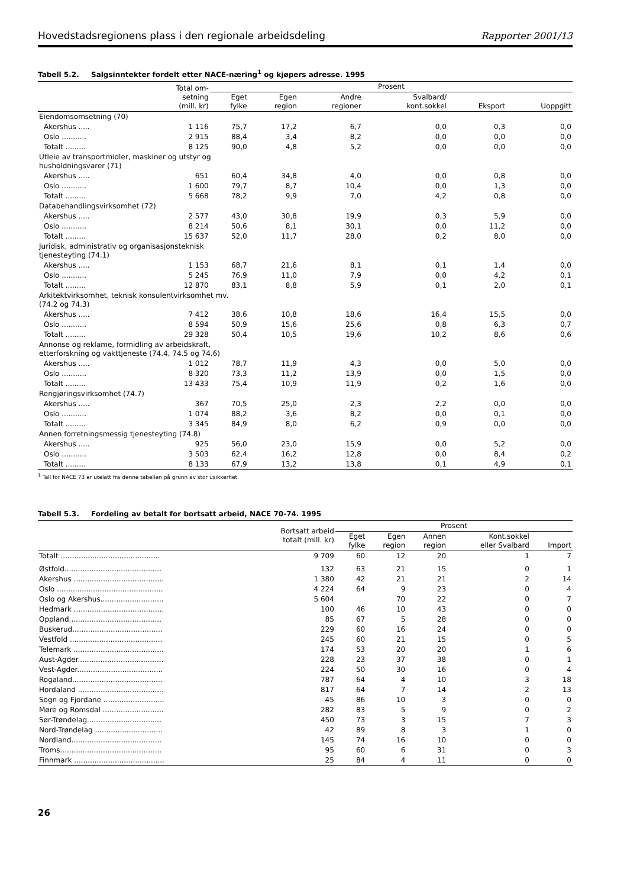Hovedstadsregionens plass i den regionale arbeidsdeling
Rapporter 2001/13
Tabell 5.2. Salgsinntekter fordelt etter NACE-næring<sup>1</sup> og kjøpers adresse. 1995
| | | Total om- setning (mill. kr) | Prosent | | | | | |
| --- | --- | --- | --- | --- | --- | --- | --- | --- |
| | | | Eget fylke | Egen region | Andre regioner | Svalbard/ kont.sokkel | Eksport | Uoppgitt |
| Eiendomsomsetning (70) | | | | | | | | |
| | Akershus ..... | 1 116 | 75,7 | 17,2 | 6,7 | 0,0 | 0,3 | 0,0 |
| | Oslo ........... | 2 915 | 88,4 | 3,4 | 8,2 | 0,0 | 0,0 | 0,0 |
| | Totalt ......... | 8 125 | 90,0 | 4,8 | 5,2 | 0,0 | 0,0 | 0,0 |
| Utleie av transportmidler, maskiner og utstyr og husholdningsvarer (71) | | | | | | | | |
| | Akershus ..... | 651 | 60,4 | 34,8 | 4,0 | 0,0 | 0,8 | 0,0 |
| | Oslo ........... | 1 600 | 79,7 | 8,7 | 10,4 | 0,0 | 1,3 | 0,0 |
| | Totalt ......... | 5 668 | 78,2 | 9,9 | 7,0 | 4,2 | 0,8 | 0,0 |
| Databehandlingsvirksomhet (72) | | | | | | | | |
| | Akershus ..... | 2 577 | 43,0 | 30,8 | 19,9 | 0,3 | 5,9 | 0,0 |
| | Oslo ........... | 8 214 | 50,6 | 8,1 | 30,1 | 0,0 | 11,2 | 0,0 |
| | Totalt ......... | 15 637 | 52,0 | 11,7 | 28,0 | 0,2 | 8,0 | 0,0 |
| Juridisk, administrativ og organisasjonsteknisk tjenesteyting (74.1) | | | | | | | | |
| | Akershus ..... | 1 153 | 68,7 | 21,6 | 8,1 | 0,1 | 1,4 | 0,0 |
| | Oslo ........... | 5 245 | 76,9 | 11,0 | 7,9 | 0,0 | 4,2 | 0,1 |
| | Totalt ......... | 12 870 | 83,1 | 8,8 | 5,9 | 0,1 | 2,0 | 0,1 |
| Arkitektvirksomhet, teknisk konsulentvirksomhet mv. (74.2 og 74.3) | | | | | | | | |
| | Akershus ..... | 7 412 | 38,6 | 10,8 | 18,6 | 16,4 | 15,5 | 0,0 |
| | Oslo ........... | 8 594 | 50,9 | 15,6 | 25,6 | 0,8 | 6,3 | 0,7 |
| | Totalt ......... | 29 328 | 50,4 | 10,5 | 19,6 | 10,2 | 8,6 | 0,6 |
| Annonse og reklame, formidling av arbeidskraft, etterforskning og vakttjeneste (74.4, 74.5 og 74.6) | | | | | | | | |
| | Akershus ..... | 1 012 | 78,7 | 11,9 | 4,3 | 0,0 | 5,0 | 0,0 |
| | Oslo ........... | 8 320 | 73,3 | 11,2 | 13,9 | 0,0 | 1,5 | 0,0 |
| | Totalt ......... | 13 433 | 75,4 | 10,9 | 11,9 | 0,2 | 1,6 | 0,0 |
| Rengjøringsvirksomhet (74.7) | | | | | | | | |
| | Akershus ..... | 367 | 70,5 | 25,0 | 2,3 | 2,2 | 0,0 | 0,0 |
| | Oslo ........... | 1 074 | 88,2 | 3,6 | 8,2 | 0,0 | 0,1 | 0,0 |
| | Totalt ......... | 3 345 | 84,9 | 8,0 | 6,2 | 0,9 | 0,0 | 0,0 |
| Annen forretningsmessig tjenesteyting (74.8) | | | | | | | | |
| | Akershus ..... | 925 | 56,0 | 23,0 | 15,9 | 0,0 | 5,2 | 0,0 |
| | Oslo ........... | 3 503 | 62,4 | 16,2 | 12,8 | 0,0 | 8,4 | 0,2 |
| | Totalt ......... | 8 133 | 67,9 | 13,2 | 13,8 | 0,1 | 4,9 | 0,1 |
<sup>1</sup> Tall for NACE 73 er utelatt fra denne tabellen på grunn av stor usikkerhet.
Tabell 5.3. Fordeling av betalt for bortsatt arbeid, NACE 70-74. 1995
| | Bortsatt arbeid totalt (mill. kr) | Prosent | | | | |
| --- | --- | --- | --- | --- | --- | --- |
| | | Eget fylke | Egen region | Annen region | Kont.sokkel eller Svalbard | Import |
| Totalt ............................................ | 9 709 | 60 | 12 | 20 | 1 | 7 |
| Østfold........................................... | 132 | 63 | 21 | 15 | 0 | 1 |
| Akershus ........................................ | 1 380 | 42 | 21 | 21 | 2 | 14 |
| Oslo ............................................... | 4 224 | 64 | 9 | 23 | 0 | 4 |
| Oslo og Akershus............................ | 5 604 | | 70 | 22 | 0 | 7 |
| Hedmark ........................................ | 100 | 46 | 10 | 43 | 0 | 0 |
| Oppland......................................... | 85 | 67 | 5 | 28 | 0 | 0 |
| Buskerud........................................ | 229 | 60 | 16 | 24 | 0 | 0 |
| Vestfold ......................................... | 245 | 60 | 21 | 15 | 0 | 5 |
| Telemark ........................................ | 174 | 53 | 20 | 20 | 1 | 6 |
| Aust-Agder...................................... | 228 | 23 | 37 | 38 | 0 | 1 |
| Vest-Agder...................................... | 224 | 50 | 30 | 16 | 0 | 4 |
| Rogaland........................................ | 787 | 64 | 4 | 10 | 3 | 18 |
| Hordaland ...................................... | 817 | 64 | 7 | 14 | 2 | 13 |
| Sogn og Fjordane ........................... | 45 | 86 | 10 | 3 | 0 | 0 |
| Møre og Romsdal ........................... | 282 | 83 | 5 | 9 | 0 | 2 |
| Sør-Trøndelag................................. | 450 | 73 | 3 | 15 | 7 | 3 |
| Nord-Trøndelag .............................. | 42 | 89 | 8 | 3 | 1 | 0 |
| Nordland........................................ | 145 | 74 | 16 | 10 | 0 | 0 |
| Troms............................................. | 95 | 60 | 6 | 31 | 0 | 3 |
| Finnmark ........................................ | 25 | 84 | 4 | 11 | 0 | 0 |
26